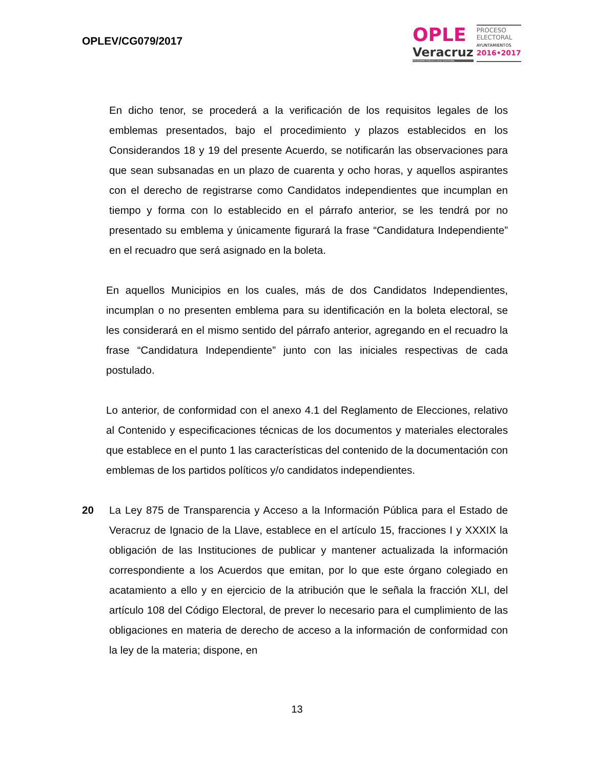OPLEV/CG079/2017
OPLE
Veracruz
ORGANISMO PÚBLICO LOCAL ELECTORAL
PROCESO
ELECTORAL
AYUNTAMIENTOS
2016•2017
En dicho tenor, se procederá a la verificación de los requisitos legales de los emblemas presentados, bajo el procedimiento y plazos establecidos en los Considerandos 18 y 19 del presente Acuerdo, se notificarán las observaciones para que sean subsanadas en un plazo de cuarenta y ocho horas, y aquellos aspirantes con el derecho de registrarse como Candidatos independientes que incumplan en tiempo y forma con lo establecido en el párrafo anterior, se les tendrá por no presentado su emblema y únicamente figurará la frase “Candidatura Independiente” en el recuadro que será asignado en la boleta.
En aquellos Municipios en los cuales, más de dos Candidatos Independientes, incumplan o no presenten emblema para su identificación en la boleta electoral, se les considerará en el mismo sentido del párrafo anterior, agregando en el recuadro la frase “Candidatura Independiente” junto con las iniciales respectivas de cada postulado.
Lo anterior, de conformidad con el anexo 4.1 del Reglamento de Elecciones, relativo al Contenido y especificaciones técnicas de los documentos y materiales electorales que establece en el punto 1 las características del contenido de la documentación con emblemas de los partidos políticos y/o candidatos independientes.
20 La Ley 875 de Transparencia y Acceso a la Información Pública para el Estado de Veracruz de Ignacio de la Llave, establece en el artículo 15, fracciones I y XXXIX la obligación de las Instituciones de publicar y mantener actualizada la información correspondiente a los Acuerdos que emitan, por lo que este órgano colegiado en acatamiento a ello y en ejercicio de la atribución que le señala la fracción XLI, del artículo 108 del Código Electoral, de prever lo necesario para el cumplimiento de las obligaciones en materia de derecho de acceso a la información de conformidad con la ley de la materia; dispone, en
13